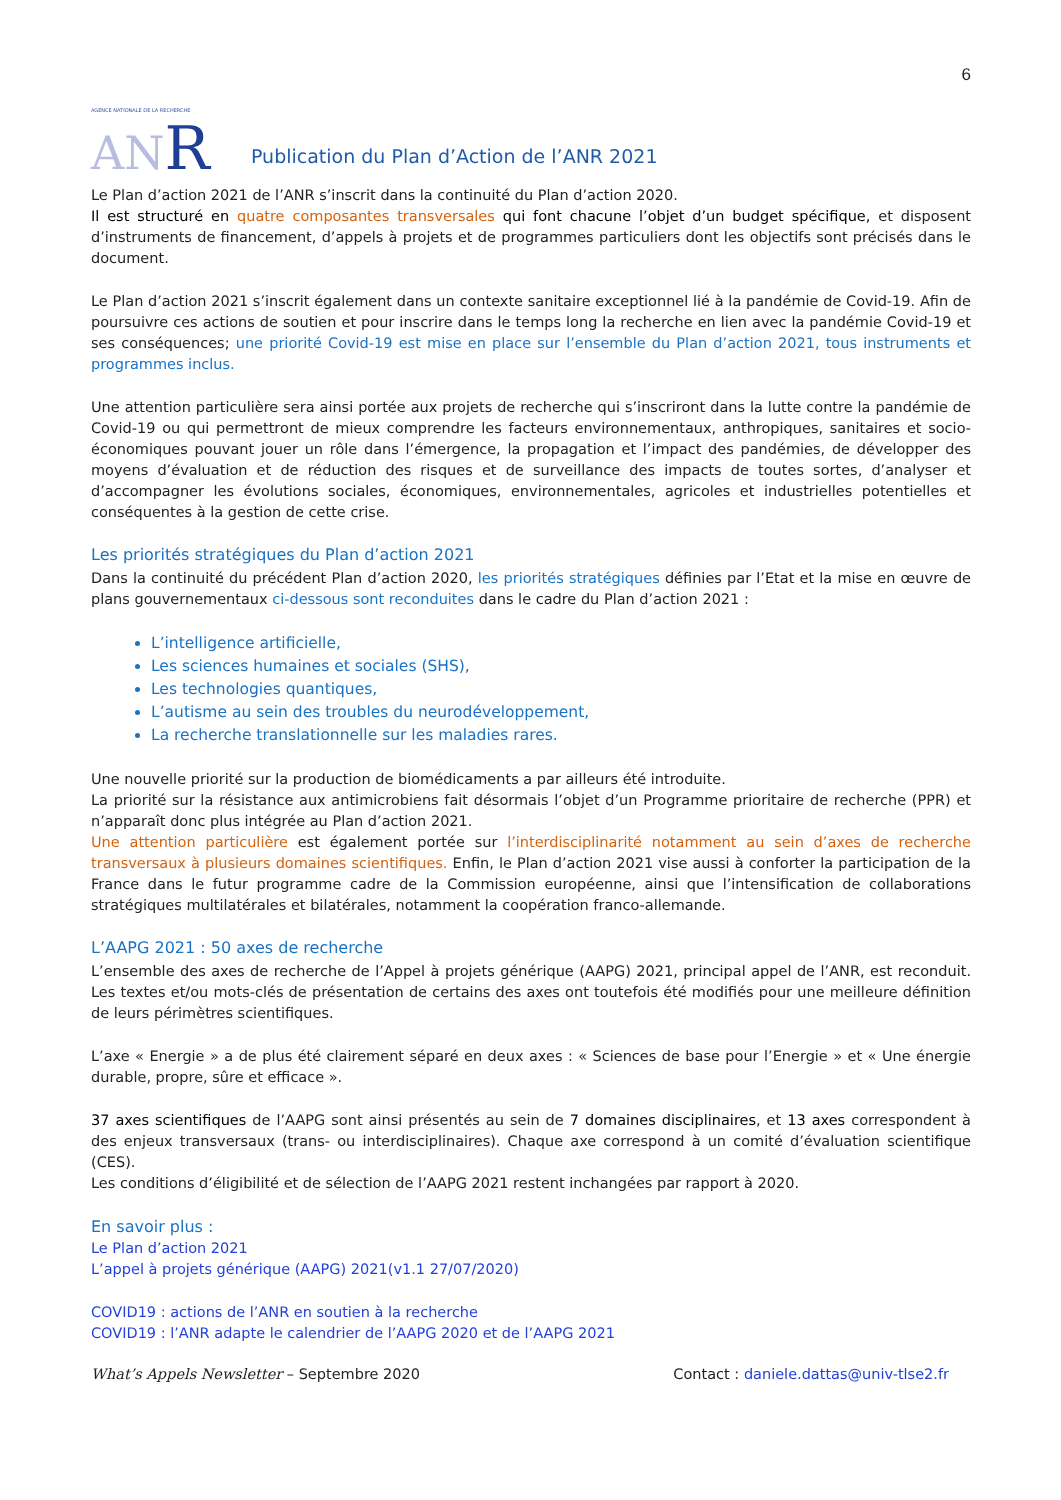6
AGENCE NATIONALE DE LA RECHERCHE
AN R
Publication du Plan d’Action de l’ANR 2021
Le Plan d’action 2021 de l’ANR s’inscrit dans la continuité du Plan d’action 2020.
Il est structuré en quatre composantes transversales qui font chacune l’objet d’un budget spécifique, et disposent d’instruments de financement, d’appels à projets et de programmes particuliers dont les objectifs sont précisés dans le document.
Le Plan d’action 2021 s’inscrit également dans un contexte sanitaire exceptionnel lié à la pandémie de Covid-19. Afin de poursuivre ces actions de soutien et pour inscrire dans le temps long la recherche en lien avec la pandémie Covid-19 et ses conséquences; une priorité Covid-19 est mise en place sur l’ensemble du Plan d’action 2021, tous instruments et programmes inclus.
Une attention particulière sera ainsi portée aux projets de recherche qui s’inscriront dans la lutte contre la pandémie de Covid-19 ou qui permettront de mieux comprendre les facteurs environnementaux, anthropiques, sanitaires et socio-économiques pouvant jouer un rôle dans l’émergence, la propagation et l’impact des pandémies, de développer des moyens d’évaluation et de réduction des risques et de surveillance des impacts de toutes sortes, d’analyser et d’accompagner les évolutions sociales, économiques, environnementales, agricoles et industrielles potentielles et conséquentes à la gestion de cette crise.
Les priorités stratégiques du Plan d’action 2021
Dans la continuité du précédent Plan d’action 2020, les priorités stratégiques définies par l’Etat et la mise en œuvre de plans gouvernementaux ci-dessous sont reconduites dans le cadre du Plan d’action 2021 :
L’intelligence artificielle,
Les sciences humaines et sociales (SHS),
Les technologies quantiques,
L’autisme au sein des troubles du neurodéveloppement,
La recherche translationnelle sur les maladies rares.
Une nouvelle priorité sur la production de biomédicaments a par ailleurs été introduite.
La priorité sur la résistance aux antimicrobiens fait désormais l’objet d’un Programme prioritaire de recherche (PPR) et n’apparaît donc plus intégrée au Plan d’action 2021.
Une attention particulière est également portée sur l’interdisciplinarité notamment au sein d’axes de recherche transversaux à plusieurs domaines scientifiques. Enfin, le Plan d’action 2021 vise aussi à conforter la participation de la France dans le futur programme cadre de la Commission européenne, ainsi que l’intensification de collaborations stratégiques multilatérales et bilatérales, notamment la coopération franco-allemande.
L’AAPG 2021 : 50 axes de recherche
L’ensemble des axes de recherche de l’Appel à projets générique (AAPG) 2021, principal appel de l’ANR, est reconduit. Les textes et/ou mots-clés de présentation de certains des axes ont toutefois été modifiés pour une meilleure définition de leurs périmètres scientifiques.
L’axe « Energie » a de plus été clairement séparé en deux axes : « Sciences de base pour l’Energie » et « Une énergie durable, propre, sûre et efficace ».
37 axes scientifiques de l’AAPG sont ainsi présentés au sein de 7 domaines disciplinaires, et 13 axes correspondent à des enjeux transversaux (trans- ou interdisciplinaires). Chaque axe correspond à un comité d’évaluation scientifique (CES).
Les conditions d’éligibilité et de sélection de l’AAPG 2021 restent inchangées par rapport à 2020.
En savoir plus :
Le Plan d’action 2021
L’appel à projets générique (AAPG) 2021(v1.1 27/07/2020)
COVID19 : actions de l’ANR en soutien à la recherche
COVID19 : l’ANR adapte le calendrier de l’AAPG 2020 et de l’AAPG 2021
What’s Appels Newsletter – Septembre 2020
Contact : daniele.dattas@univ-tlse2.fr